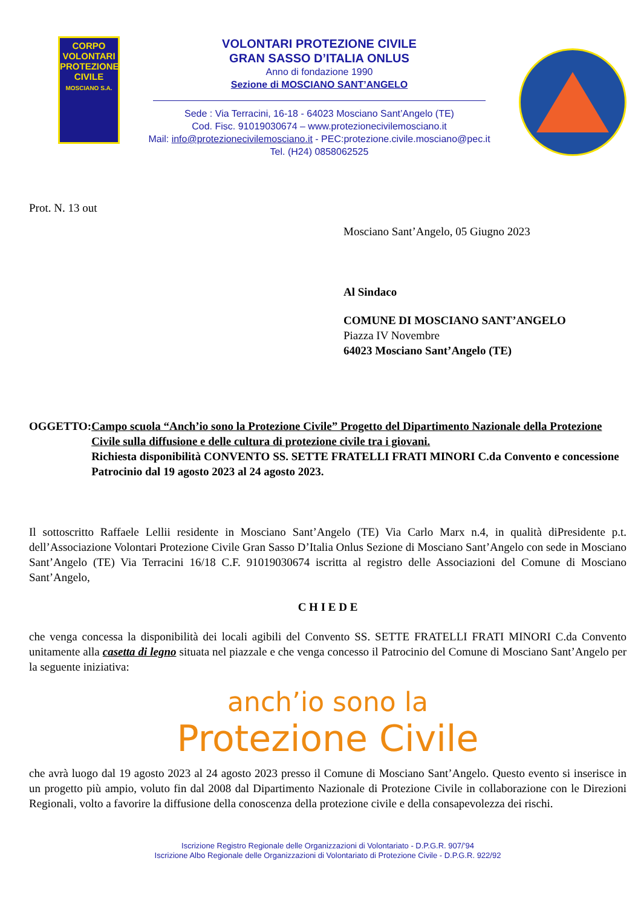CORPO
VOLONTARI
PROTEZIONE
CIVILE
MOSCIANO S.A.
VOLONTARI PROTEZIONE CIVILE
GRAN SASSO D’ITALIA ONLUS
Anno di fondazione 1990
Sezione di MOSCIANO SANT’ANGELO
Sede : Via Terracini, 16-18 - 64023 Mosciano Sant’Angelo (TE)
Cod. Fisc. 91019030674 – www.protezionecivilemosciano.it
Mail: info@protezionecivilemosciano.it - PEC:protezione.civile.mosciano@pec.it
Tel. (H24) 0858062525
Prot. N. 13 out
Mosciano Sant’Angelo, 05 Giugno 2023
Al Sindaco
COMUNE DI MOSCIANO SANT’ANGELO
Piazza IV Novembre
64023 Mosciano Sant’Angelo (TE)
OGGETTO: Campo scuola “Anch’io sono la Protezione Civile” Progetto del Dipartimento Nazionale della Protezione Civile sulla diffusione e delle cultura di protezione civile tra i giovani.
Richiesta disponibilità CONVENTO SS. SETTE FRATELLI FRATI MINORI C.da Convento e concessione Patrocinio dal 19 agosto 2023 al 24 agosto 2023.
Il sottoscritto Raffaele Lellii residente in Mosciano Sant’Angelo (TE) Via Carlo Marx n.4, in qualità diPresidente p.t. dell’Associazione Volontari Protezione Civile Gran Sasso D’Italia Onlus Sezione di Mosciano Sant’Angelo con sede in Mosciano Sant’Angelo (TE) Via Terracini 16/18 C.F. 91019030674 iscritta al registro delle Associazioni del Comune di Mosciano Sant’Angelo,
C H I E D E
che venga concessa la disponibilità dei locali agibili del Convento SS. SETTE FRATELLI FRATI MINORI C.da Convento unitamente alla casetta di legno situata nel piazzale e che venga concesso il Patrocinio del Comune di Mosciano Sant’Angelo per la seguente iniziativa:
anch’io sono la
Protezione Civile
che avrà luogo dal 19 agosto 2023 al 24 agosto 2023 presso il Comune di Mosciano Sant’Angelo. Questo evento si inserisce in un progetto più ampio, voluto fin dal 2008 dal Dipartimento Nazionale di Protezione Civile in collaborazione con le Direzioni Regionali, volto a favorire la diffusione della conoscenza della protezione civile e della consapevolezza dei rischi.
Iscrizione Registro Regionale delle Organizzazioni di Volontariato - D.P.G.R. 907/’94
Iscrizione Albo Regionale delle Organizzazioni di Volontariato di Protezione Civile - D.P.G.R. 922/92